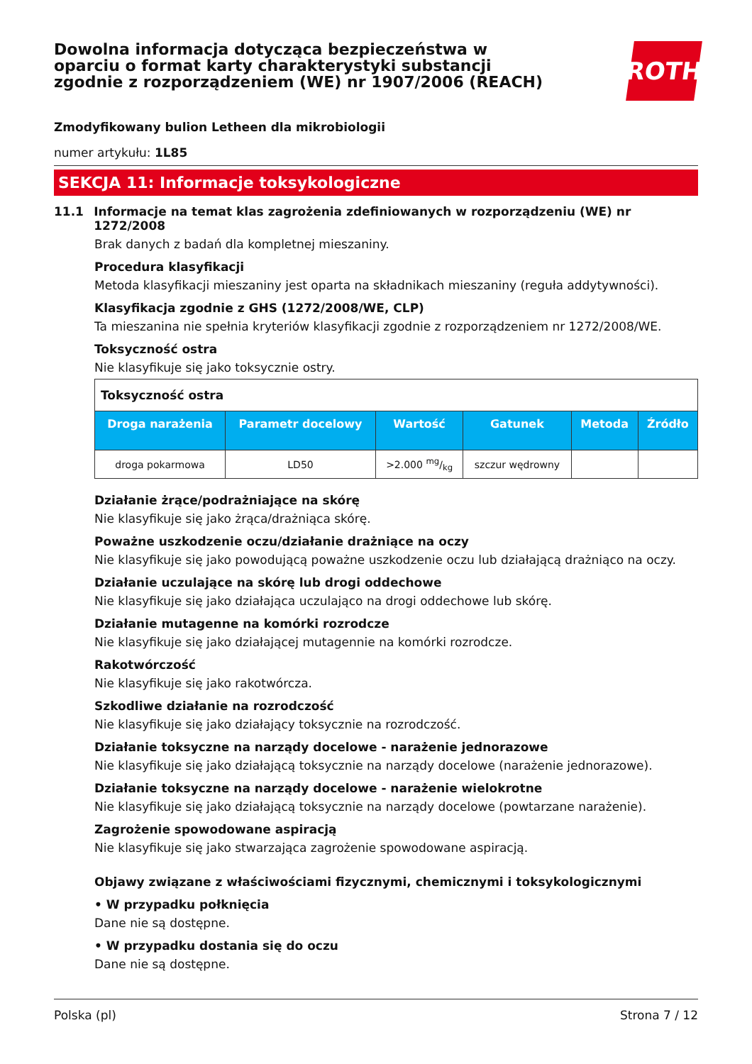Dowolna informacja dotycząca bezpieczeństwa w oparciu o format karty charakterystyki substancji zgodnie z rozporządzeniem (WE) nr 1907/2006 (REACH)
ROTH
Zmodyfikowany bulion Letheen dla mikrobiologii
numer artykułu: 1L85
SEKCJA 11: Informacje toksykologiczne
11.1 Informacje na temat klas zagrożenia zdefiniowanych w rozporządzeniu (WE) nr 1272/2008
Brak danych z badań dla kompletnej mieszaniny.
Procedura klasyfikacji
Metoda klasyfikacji mieszaniny jest oparta na składnikach mieszaniny (reguła addytywności).
Klasyfikacja zgodnie z GHS (1272/2008/WE, CLP)
Ta mieszanina nie spełnia kryteriów klasyfikacji zgodnie z rozporządzeniem nr 1272/2008/WE.
Toksyczność ostra
Nie klasyfikuje się jako toksycznie ostry.
| Toksyczność ostra | | | | | |
| Droga narażenia | Parametr docelowy | Wartość | Gatunek | Metoda | Źródło |
| droga pokarmowa | LD50 | >2.000 mg/kg | szczur wędrowny | | |
Działanie żrące/podrażniające na skórę
Nie klasyfikuje się jako żrąca/drażniąca skórę.
Poważne uszkodzenie oczu/działanie drażniące na oczy
Nie klasyfikuje się jako powodującą poważne uszkodzenie oczu lub działającą drażniąco na oczy.
Działanie uczulające na skórę lub drogi oddechowe
Nie klasyfikuje się jako działająca uczulająco na drogi oddechowe lub skórę.
Działanie mutagenne na komórki rozrodcze
Nie klasyfikuje się jako działającej mutagennie na komórki rozrodcze.
Rakotwórczość
Nie klasyfikuje się jako rakotwórcza.
Szkodliwe działanie na rozrodczość
Nie klasyfikuje się jako działający toksycznie na rozrodczość.
Działanie toksyczne na narządy docelowe - narażenie jednorazowe
Nie klasyfikuje się jako działającą toksycznie na narządy docelowe (narażenie jednorazowe).
Działanie toksyczne na narządy docelowe - narażenie wielokrotne
Nie klasyfikuje się jako działającą toksycznie na narządy docelowe (powtarzane narażenie).
Zagrożenie spowodowane aspiracją
Nie klasyfikuje się jako stwarzająca zagrożenie spowodowane aspiracją.
Objawy związane z właściwościami fizycznymi, chemicznymi i toksykologicznymi
• W przypadku połknięcia
Dane nie są dostępne.
• W przypadku dostania się do oczu
Dane nie są dostępne.
Polska (pl) Strona 7 / 12